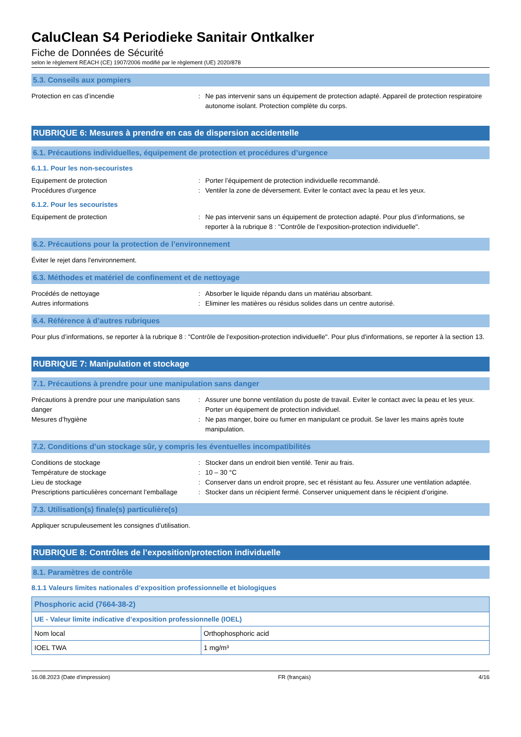CaluClean S4 Periodieke Sanitair Ontkalker
Fiche de Données de Sécurité
selon le règlement REACH (CE) 1907/2006 modifié par le règlement (UE) 2020/878
5.3. Conseils aux pompiers
Protection en cas d’incendie : Ne pas intervenir sans un équipement de protection adapté. Appareil de protection respiratoire autonome isolant. Protection complète du corps.
RUBRIQUE 6: Mesures à prendre en cas de dispersion accidentelle
6.1. Précautions individuelles, équipement de protection et procédures d’urgence
6.1.1. Pour les non-secouristes
Equipement de protection : Porter l’équipement de protection individuelle recommandé.
Procédures d’urgence : Ventiler la zone de déversement. Eviter le contact avec la peau et les yeux.
6.1.2. Pour les secouristes
Equipement de protection : Ne pas intervenir sans un équipement de protection adapté. Pour plus d’informations, se reporter à la rubrique 8 : "Contrôle de l’exposition-protection individuelle".
6.2. Précautions pour la protection de l’environnement
Éviter le rejet dans l'environnement.
6.3. Méthodes et matériel de confinement et de nettoyage
Procédés de nettoyage : Absorber le liquide répandu dans un matériau absorbant.
Autres informations : Eliminer les matières ou résidus solides dans un centre autorisé.
6.4. Référence à d’autres rubriques
Pour plus d’informations, se reporter à la rubrique 8 : "Contrôle de l’exposition-protection individuelle". Pour plus d'informations, se reporter à la section 13.
RUBRIQUE 7: Manipulation et stockage
7.1. Précautions à prendre pour une manipulation sans danger
Précautions à prendre pour une manipulation sans danger
: Assurer une bonne ventilation du poste de travail. Eviter le contact avec la peau et les yeux. Porter un équipement de protection individuel.
Mesures d’hygiène : Ne pas manger, boire ou fumer en manipulant ce produit. Se laver les mains après toute manipulation.
7.2. Conditions d’un stockage sûr, y compris les éventuelles incompatibilités
Conditions de stockage : Stocker dans un endroit bien ventilé. Tenir au frais.
Température de stockage : 10 – 30 °C
Lieu de stockage : Conserver dans un endroit propre, sec et résistant au feu. Assurer une ventilation adaptée.
Prescriptions particulières concernant l’emballage
: Stocker dans un récipient fermé. Conserver uniquement dans le récipient d’origine.
7.3. Utilisation(s) finale(s) particulière(s)
Appliquer scrupuleusement les consignes d’utilisation.
RUBRIQUE 8: Contrôles de l’exposition/protection individuelle
8.1. Paramètres de contrôle
8.1.1 Valeurs limites nationales d’exposition professionnelle et biologiques
| Phosphoric acid (7664-38-2) | |
| --- | --- |
| UE - Valeur limite indicative d’exposition professionnelle (IOEL) | |
| Nom local | Orthophosphoric acid |
| IOEL TWA | 1 mg/m³ |
16.08.2023 (Date d’impression) FR (français) 4/16